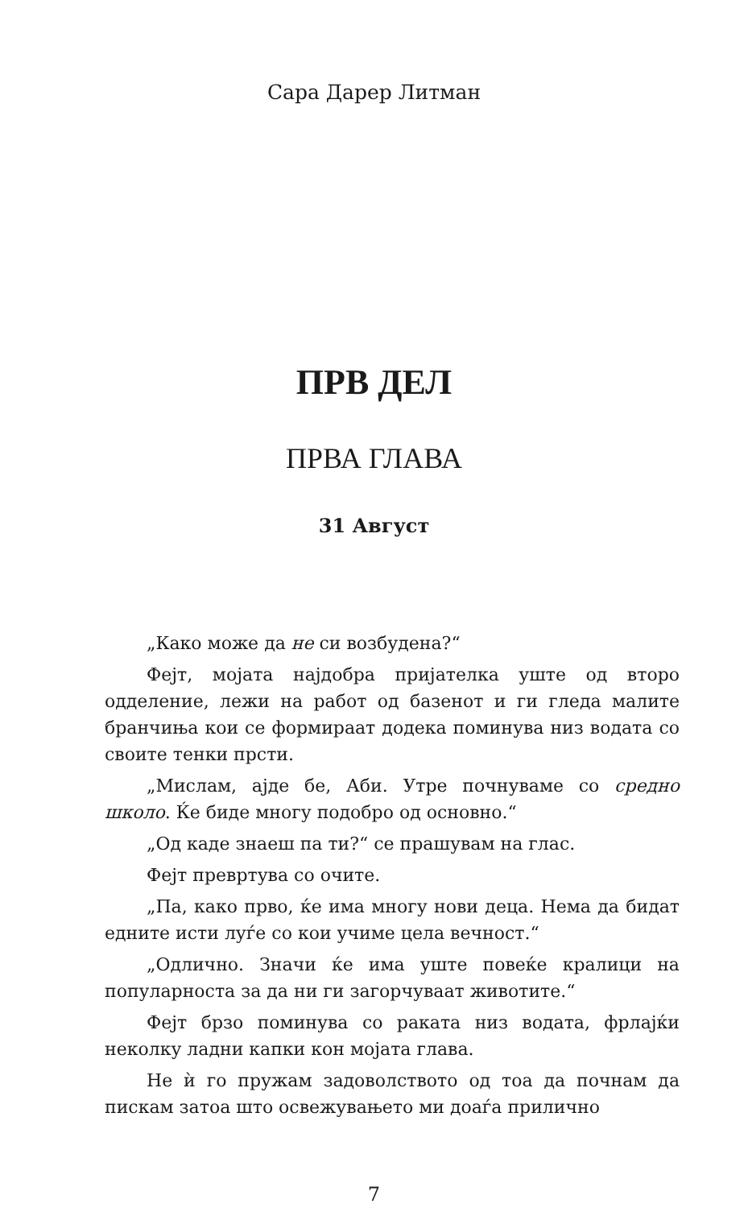Сара Дарер Литман
ПРВ ДЕЛ
ПРВА ГЛАВА
31 Август
„Како може да не си возбудена?“
Фејт, мојата најдобра пријателка уште од второ одделение, лежи на работ од базенот и ги гледа малите бранчиња кои се формираат додека поминува низ водата со своите тенки прсти.
„Мислам, ајде бе, Аби. Утре почнуваме со средно школо. Ќе биде многу подобро од основно.“
„Од каде знаеш па ти?“ се прашувам на глас.
Фејт превртува со очите.
„Па, како прво, ќе има многу нови деца. Нема да бидат едните исти луѓе со кои учиме цела вечност.“
„Одлично. Значи ќе има уште повеќе кралици на популарноста за да ни ги загорчуваат животите.“
Фејт брзо поминува со раката низ водата, фрлајќи неколку ладни капки кон мојата глава.
Не ѝ го пружам задоволството од тоа да почнам да пискам затоа што освежувањето ми доаѓа прилично
7